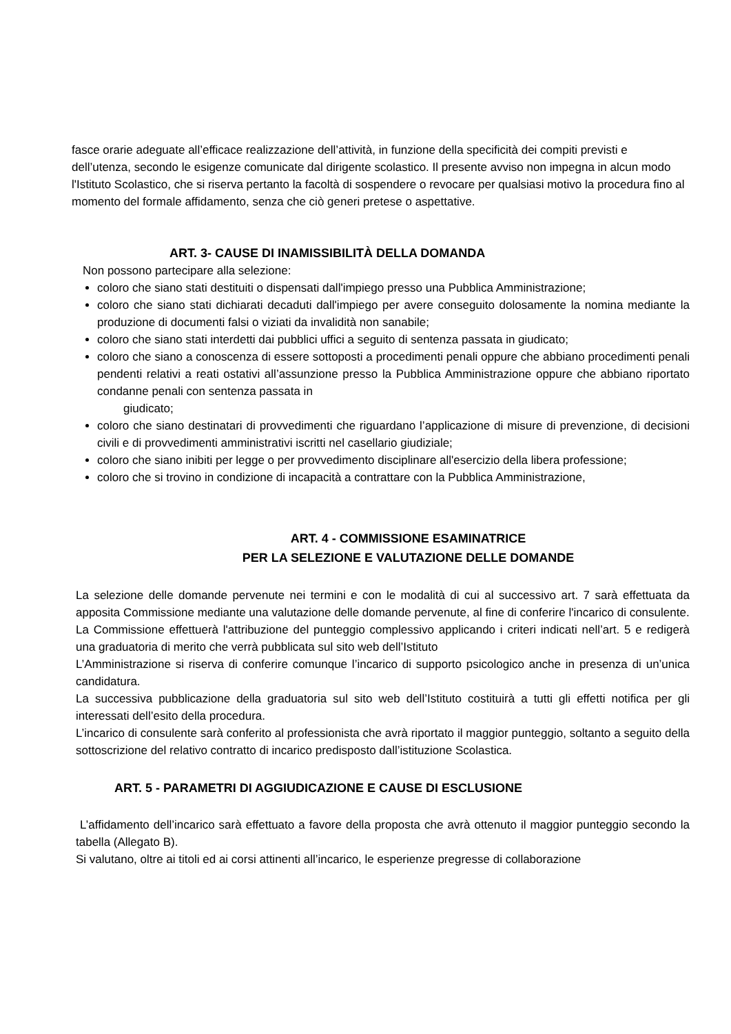fasce orarie adeguate all’efficace realizzazione dell’attività, in funzione della specificità dei compiti previsti e dell’utenza, secondo le esigenze comunicate dal dirigente scolastico. Il presente avviso non impegna in alcun modo l'Istituto Scolastico, che si riserva pertanto la facoltà di sospendere o revocare per qualsiasi motivo la procedura fino al momento del formale affidamento, senza che ciò generi pretese o aspettative.
ART. 3- CAUSE DI INAMISSIBILITÀ DELLA DOMANDA
Non possono partecipare alla selezione:
coloro che siano stati destituiti o dispensati dall'impiego presso una Pubblica Amministrazione;
coloro che siano stati dichiarati decaduti dall'impiego per avere conseguito dolosamente la nomina mediante la produzione di documenti falsi o viziati da invalidità non sanabile;
coloro che siano stati interdetti dai pubblici uffici a seguito di sentenza passata in giudicato;
coloro che siano a conoscenza di essere sottoposti a procedimenti penali oppure che abbiano procedimenti penali pendenti relativi a reati ostativi all’assunzione presso la Pubblica Amministrazione oppure che abbiano riportato condanne penali con sentenza passata in
giudicato;
coloro che siano destinatari di provvedimenti che riguardano l’applicazione di misure di prevenzione, di decisioni civili e di provvedimenti amministrativi iscritti nel casellario giudiziale;
coloro che siano inibiti per legge o per provvedimento disciplinare all'esercizio della libera professione;
coloro che si trovino in condizione di incapacità a contrattare con la Pubblica Amministrazione,
ART. 4 - COMMISSIONE ESAMINATRICE
PER LA SELEZIONE E VALUTAZIONE DELLE DOMANDE
La selezione delle domande pervenute nei termini e con le modalità di cui al successivo art. 7 sarà effettuata da apposita Commissione mediante una valutazione delle domande pervenute, al fine di conferire l'incarico di consulente.
La Commissione effettuerà l'attribuzione del punteggio complessivo applicando i criteri indicati nell’art. 5 e redigerà una graduatoria di merito che verrà pubblicata sul sito web dell’Istituto
L’Amministrazione si riserva di conferire comunque l’incarico di supporto psicologico anche in presenza di un’unica candidatura.
La successiva pubblicazione della graduatoria sul sito web dell’Istituto costituirà a tutti gli effetti notifica per gli interessati dell’esito della procedura.
L’incarico di consulente sarà conferito al professionista che avrà riportato il maggior punteggio, soltanto a seguito della sottoscrizione del relativo contratto di incarico predisposto dall’istituzione Scolastica.
ART. 5 - PARAMETRI DI AGGIUDICAZIONE E CAUSE DI ESCLUSIONE
L’affidamento dell’incarico sarà effettuato a favore della proposta che avrà ottenuto il maggior punteggio secondo la tabella (Allegato B).
Si valutano, oltre ai titoli ed ai corsi attinenti all’incarico, le esperienze pregresse di collaborazione